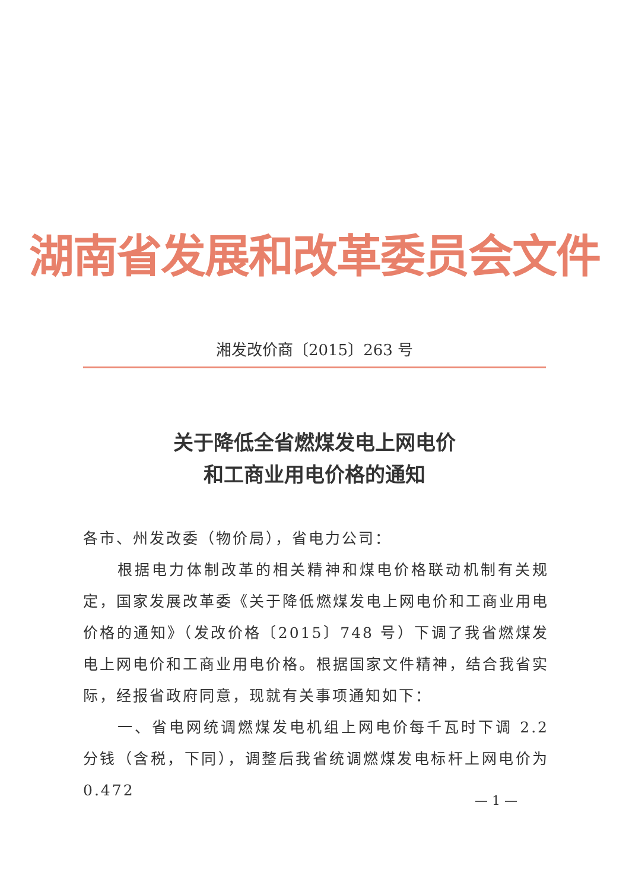湖南省发展和改革委员会文件
湘发改价商〔2015〕263 号
关于降低全省燃煤发电上网电价
和工商业用电价格的通知
各市、州发改委（物价局），省电力公司：
根据电力体制改革的相关精神和煤电价格联动机制有关规定，国家发展改革委《关于降低燃煤发电上网电价和工商业用电价格的通知》（发改价格〔2015〕748 号）下调了我省燃煤发电上网电价和工商业用电价格。根据国家文件精神，结合我省实际，经报省政府同意，现就有关事项通知如下：
一、省电网统调燃煤发电机组上网电价每千瓦时下调 2.2 分钱（含税，下同），调整后我省统调燃煤发电标杆上网电价为 0.472
— 1 —